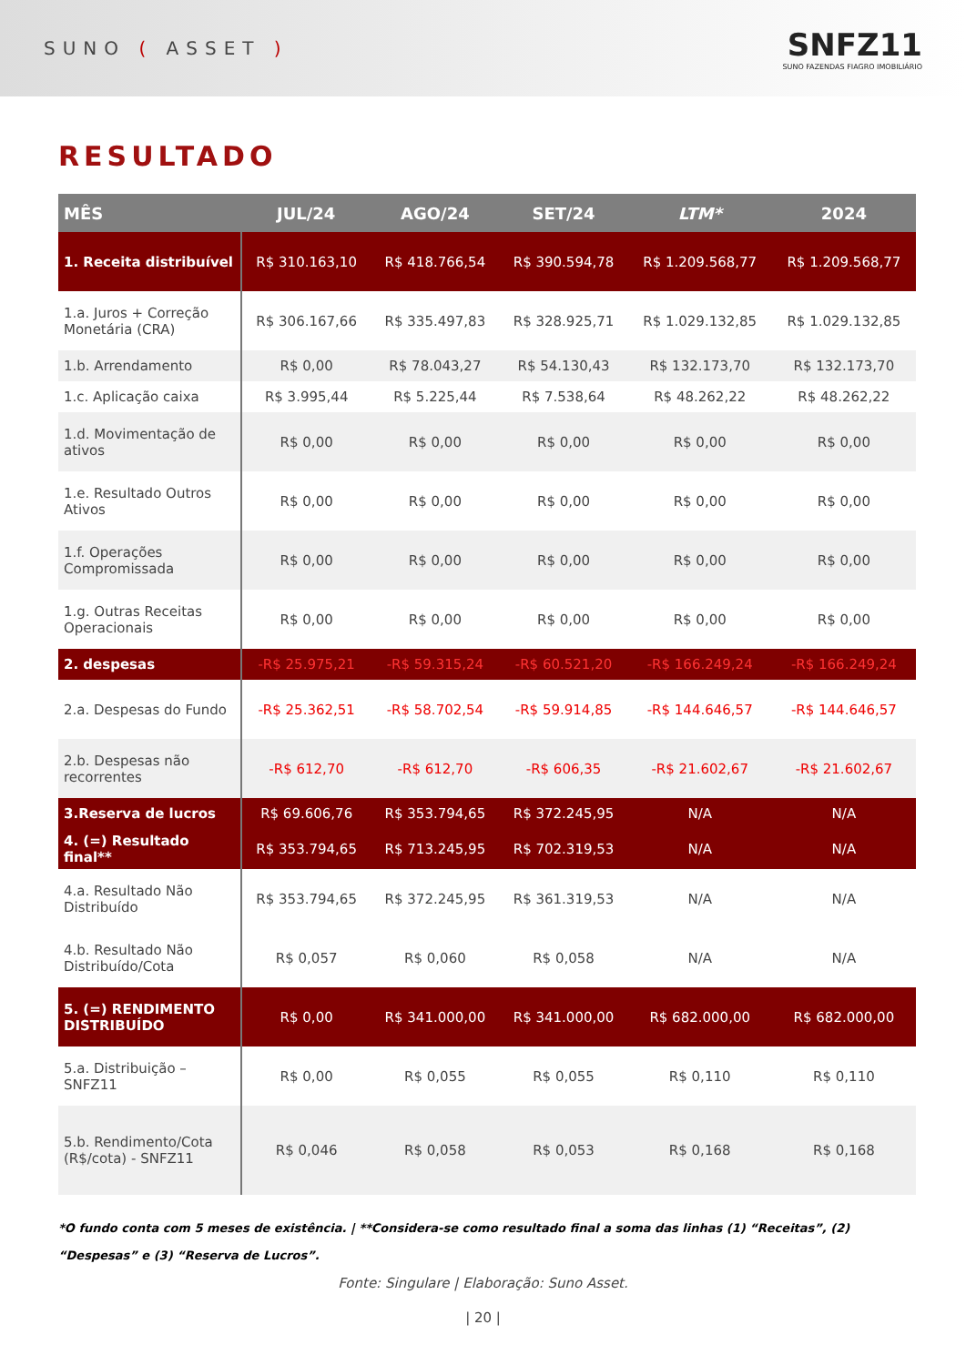SUNO ( ASSET )
SNFZ11
SUNO FAZENDAS FIAGRO IMOBILIÁRIO
RESULTADO
| MÊS | JUL/24 | AGO/24 | SET/24 | LTM* | 2024 |
| --- | --- | --- | --- | --- | --- |
| 1. Receita distribuível | R$ 310.163,10 | R$ 418.766,54 | R$ 390.594,78 | R$ 1.209.568,77 | R$ 1.209.568,77 |
| 1.a. Juros + Correção Monetária (CRA) | R$ 306.167,66 | R$ 335.497,83 | R$ 328.925,71 | R$ 1.029.132,85 | R$ 1.029.132,85 |
| 1.b. Arrendamento | R$ 0,00 | R$ 78.043,27 | R$ 54.130,43 | R$ 132.173,70 | R$ 132.173,70 |
| 1.c. Aplicação caixa | R$ 3.995,44 | R$ 5.225,44 | R$ 7.538,64 | R$ 48.262,22 | R$ 48.262,22 |
| 1.d. Movimentação de ativos | R$ 0,00 | R$ 0,00 | R$ 0,00 | R$ 0,00 | R$ 0,00 |
| 1.e. Resultado Outros Ativos | R$ 0,00 | R$ 0,00 | R$ 0,00 | R$ 0,00 | R$ 0,00 |
| 1.f. Operações Compromissada | R$ 0,00 | R$ 0,00 | R$ 0,00 | R$ 0,00 | R$ 0,00 |
| 1.g. Outras Receitas Operacionais | R$ 0,00 | R$ 0,00 | R$ 0,00 | R$ 0,00 | R$ 0,00 |
| 2. despesas | -R$ 25.975,21 | -R$ 59.315,24 | -R$ 60.521,20 | -R$ 166.249,24 | -R$ 166.249,24 |
| 2.a. Despesas do Fundo | -R$ 25.362,51 | -R$ 58.702,54 | -R$ 59.914,85 | -R$ 144.646,57 | -R$ 144.646,57 |
| 2.b. Despesas não recorrentes | -R$ 612,70 | -R$ 612,70 | -R$ 606,35 | -R$ 21.602,67 | -R$ 21.602,67 |
| 3.Reserva de lucros | R$ 69.606,76 | R$ 353.794,65 | R$ 372.245,95 | N/A | N/A |
| 4. (=) Resultado final** | R$ 353.794,65 | R$ 713.245,95 | R$ 702.319,53 | N/A | N/A |
| 4.a. Resultado Não Distribuído | R$ 353.794,65 | R$ 372.245,95 | R$ 361.319,53 | N/A | N/A |
| 4.b. Resultado Não Distribuído/Cota | R$ 0,057 | R$ 0,060 | R$ 0,058 | N/A | N/A |
| 5. (=) RENDIMENTO DISTRIBUÍDO | R$ 0,00 | R$ 341.000,00 | R$ 341.000,00 | R$ 682.000,00 | R$ 682.000,00 |
| 5.a. Distribuição – SNFZ11 | R$ 0,00 | R$ 0,055 | R$ 0,055 | R$ 0,110 | R$ 0,110 |
| 5.b. Rendimento/Cota (R$/cota) - SNFZ11 | R$ 0,046 | R$ 0,058 | R$ 0,053 | R$ 0,168 | R$ 0,168 |
*O fundo conta com 5 meses de existência. | **Considera-se como resultado final a soma das linhas (1) “Receitas”, (2) “Despesas” e (3) “Reserva de Lucros”.
Fonte: Singulare | Elaboração: Suno Asset.
| 20 |